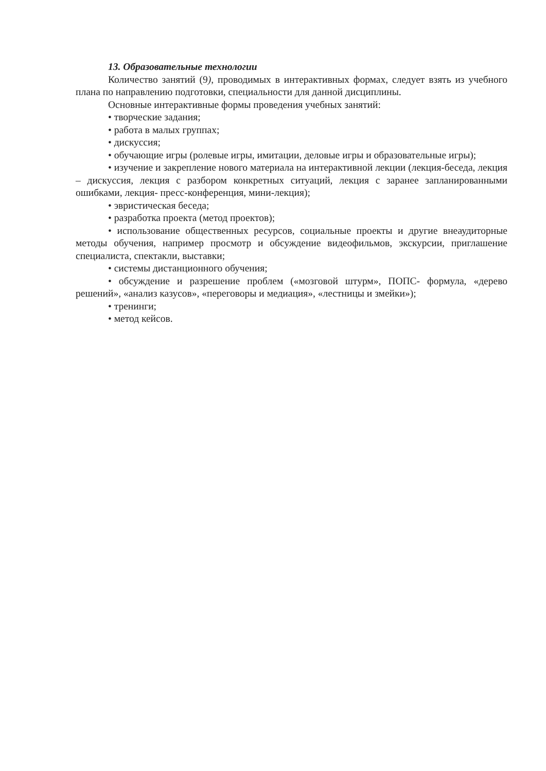13. Образовательные технологии
Количество занятий (9), проводимых в интерактивных формах, следует взять из учебного плана по направлению подготовки, специальности для данной дисциплины.
Основные интерактивные формы проведения учебных занятий:
• творческие задания;
• работа в малых группах;
• дискуссия;
• обучающие игры (ролевые игры, имитации, деловые игры и образовательные игры);
• изучение и закрепление нового материала на интерактивной лекции (лекция-беседа, лекция – дискуссия, лекция с разбором конкретных ситуаций, лекция с заранее запланированными ошибками, лекция- пресс-конференция, мини-лекция);
• эвристическая беседа;
• разработка проекта (метод проектов);
• использование общественных ресурсов, социальные проекты и другие внеаудиторные методы обучения, например просмотр и обсуждение видеофильмов, экскурсии, приглашение специалиста, спектакли, выставки;
• системы дистанционного обучения;
• обсуждение и разрешение проблем («мозговой штурм», ПОПС- формула, «дерево решений», «анализ казусов», «переговоры и медиация», «лестницы и змейки»);
• тренинги;
• метод кейсов.